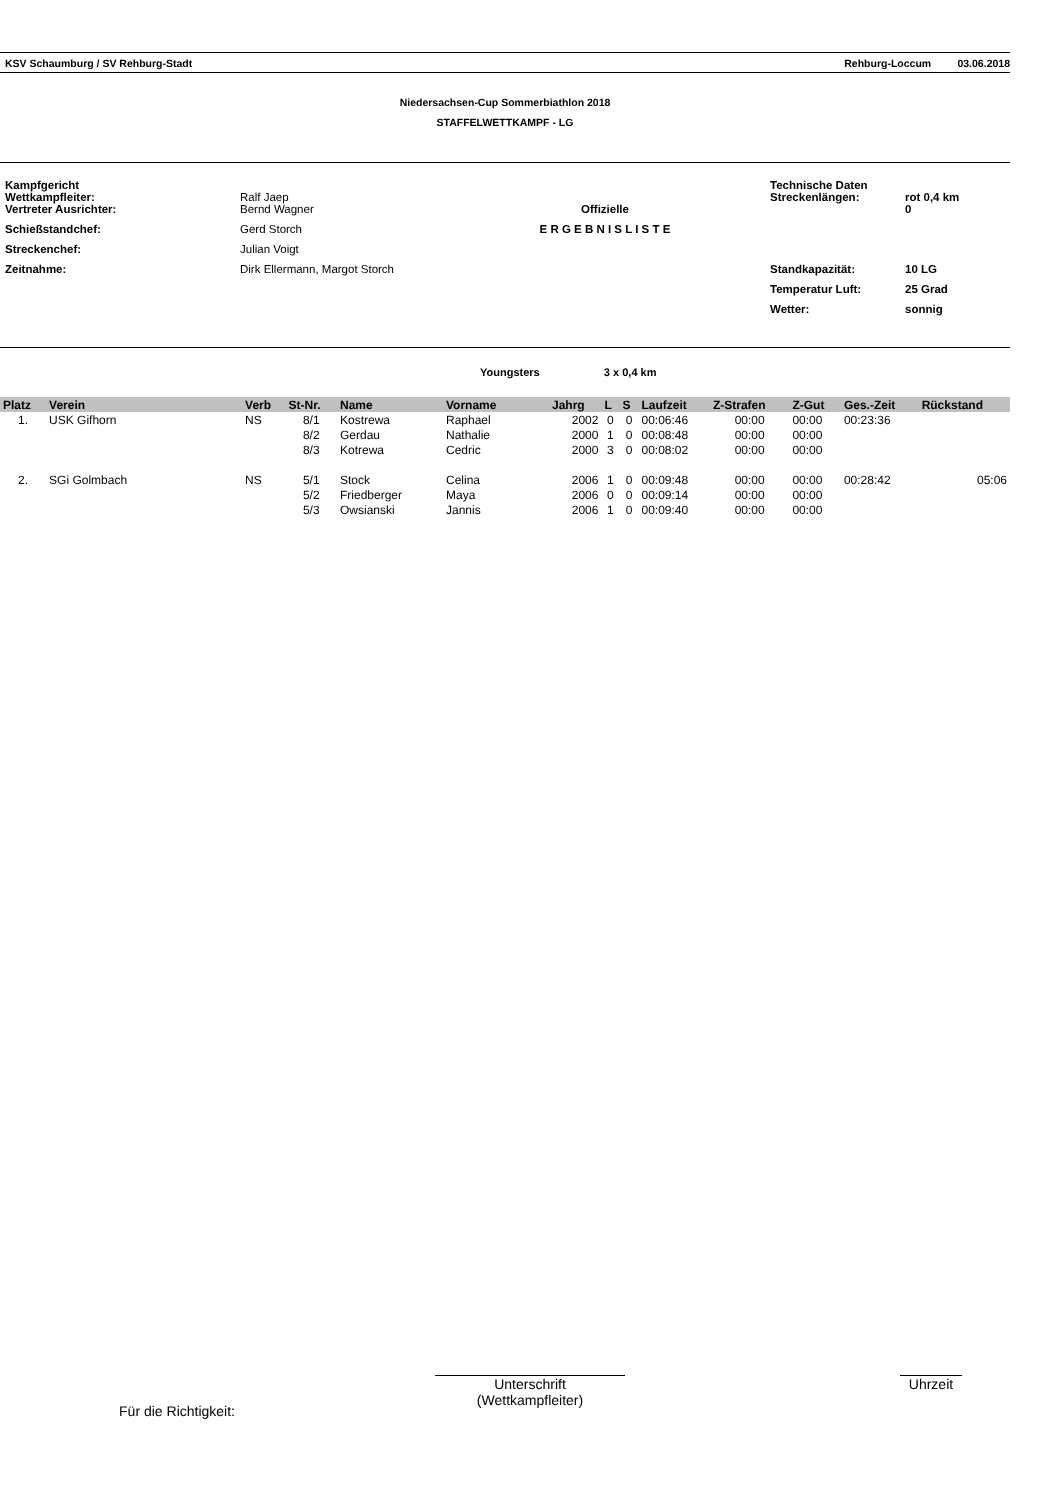KSV Schaumburg / SV Rehburg-Stadt Rehburg-Loccum 03.06.2018
Niedersachsen-Cup Sommerbiathlon 2018
STAFFELWETTKAMPF - LG
| Kampfgericht Wettkampfleiter: | Ralf Jaep | | Technische Daten Streckenlängen: | rot 0,4 km |
| Vertreter Ausrichter: | Bernd Wagner | Offizielle | | 0 |
| Schießstandchef: | Gerd Storch | E R G E B N I S L I S T E | | |
| Streckenchef: | Julian Voigt | | | |
| Zeitnahme: | Dirk Ellermann, Margot Storch | | Standkapazität: | 10 LG |
| | | | Temperatur Luft: | 25 Grad |
| | | | Wetter: | sonnig |
Youngsters 3 x 0,4 km
| Platz | Verein | Verb | St-Nr. | Name | Vorname | Jahrg | L | S | Laufzeit | Z-Strafen | Z-Gut | Ges.-Zeit | Rückstand |
| --- | --- | --- | --- | --- | --- | --- | --- | --- | --- | --- | --- | --- | --- |
| 1. | USK Gifhorn | NS | 8/1 | Kostrewa | Raphael | 2002 | 0 | 0 | 00:06:46 | 00:00 | 00:00 | 00:23:36 | |
| | | | 8/2 | Gerdau | Nathalie | 2000 | 1 | 0 | 00:08:48 | 00:00 | 00:00 | | |
| | | | 8/3 | Kotrewa | Cedric | 2000 | 3 | 0 | 00:08:02 | 00:00 | 00:00 | | |
| 2. | SGi Golmbach | NS | 5/1 | Stock | Celina | 2006 | 1 | 0 | 00:09:48 | 00:00 | 00:00 | 00:28:42 | 05:06 |
| | | | 5/2 | Friedberger | Maya | 2006 | 0 | 0 | 00:09:14 | 00:00 | 00:00 | | |
| | | | 5/3 | Owsianski | Jannis | 2006 | 1 | 0 | 00:09:40 | 00:00 | 00:00 | | |
Für die Richtigkeit:
Unterschrift
(Wettkampfleiter)
Uhrzeit